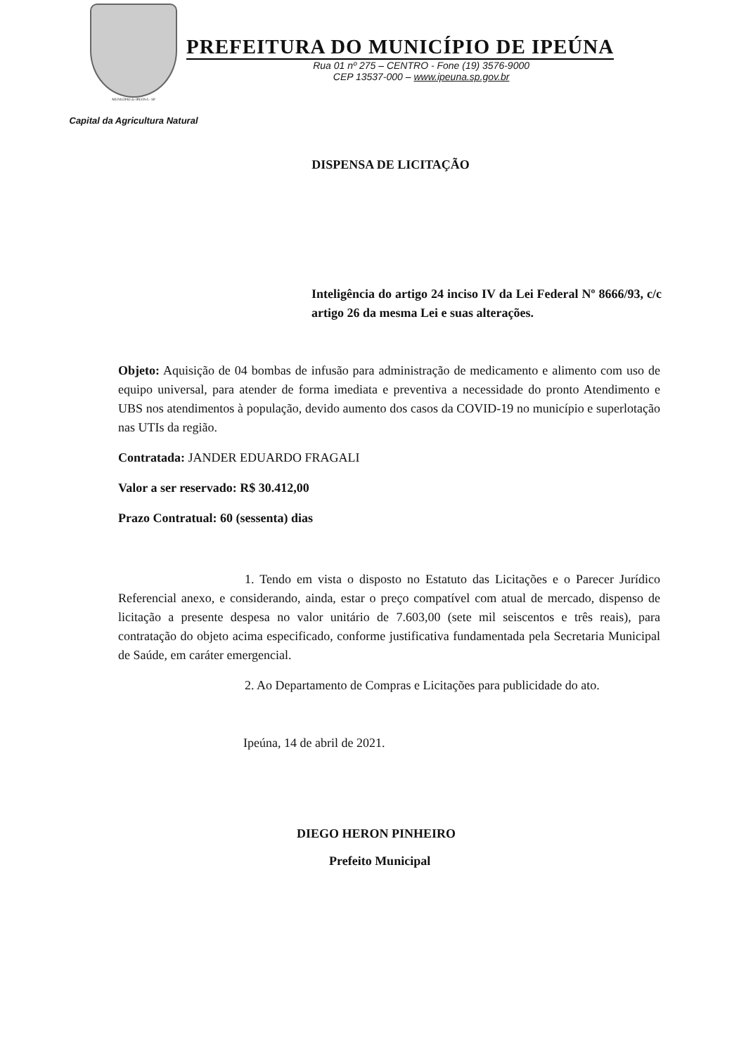MUNICÍPIO de IPEÚNA - SP
Capital da Agricultura Natural
PREFEITURA DO MUNICÍPIO DE IPEÚNA
Rua 01 nº 275 – CENTRO - Fone (19) 3576-9000
CEP 13537-000 – www.ipeuna.sp.gov.br
DISPENSA DE LICITAÇÃO
Inteligência do artigo 24 inciso IV da Lei Federal Nº 8666/93, c/c artigo 26 da mesma Lei e suas alterações.
Objeto: Aquisição de 04 bombas de infusão para administração de medicamento e alimento com uso de equipo universal, para atender de forma imediata e preventiva a necessidade do pronto Atendimento e UBS nos atendimentos à população, devido aumento dos casos da COVID-19 no município e superlotação nas UTIs da região.
Contratada: JANDER EDUARDO FRAGALI
Valor a ser reservado: R$ 30.412,00
Prazo Contratual: 60 (sessenta) dias
1. Tendo em vista o disposto no Estatuto das Licitações e o Parecer Jurídico Referencial anexo, e considerando, ainda, estar o preço compatível com atual de mercado, dispenso de licitação a presente despesa no valor unitário de 7.603,00 (sete mil seiscentos e três reais), para contratação do objeto acima especificado, conforme justificativa fundamentada pela Secretaria Municipal de Saúde, em caráter emergencial.
2. Ao Departamento de Compras e Licitações para publicidade do ato.
Ipeúna, 14 de abril de 2021.
DIEGO HERON PINHEIRO
Prefeito Municipal